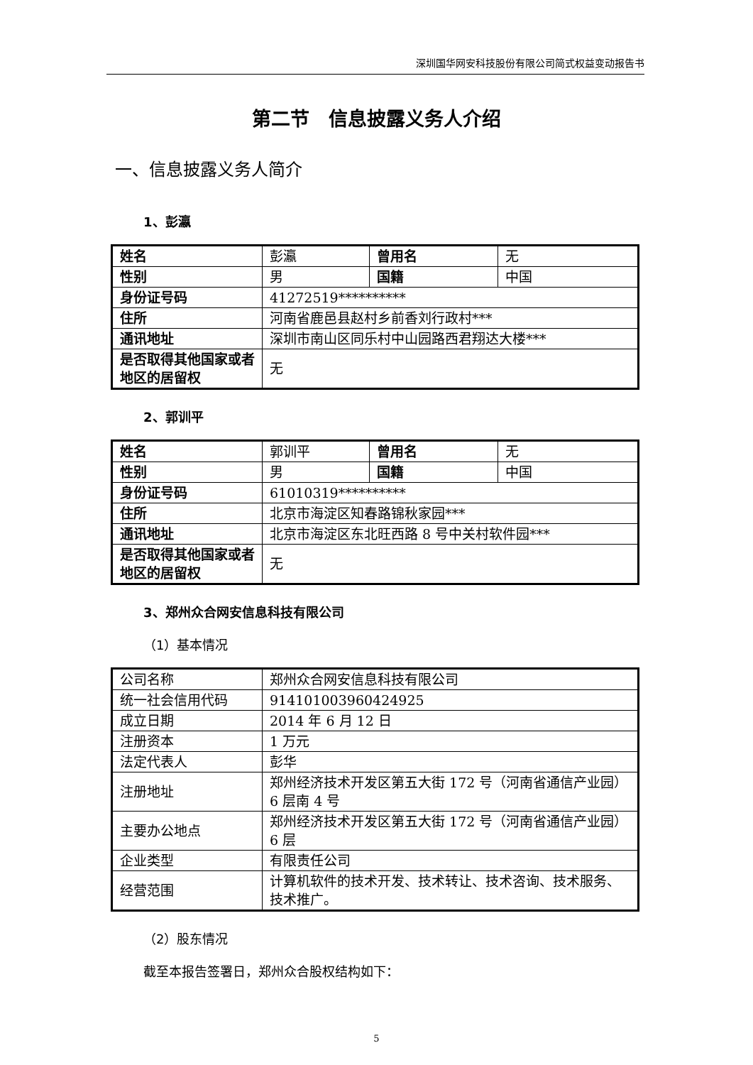深圳国华网安科技股份有限公司简式权益变动报告书
第二节　信息披露义务人介绍
一、信息披露义务人简介
1、彭瀛
| 姓名 | 彭瀛 | 曾用名 | 无 |
| 性别 | 男 | 国籍 | 中国 |
| 身份证号码 | 41272519********** | | |
| 住所 | 河南省鹿邑县赵村乡前香刘行政村*** | | |
| 通讯地址 | 深圳市南山区同乐村中山园路西君翔达大楼*** | | |
| 是否取得其他国家或者地区的居留权 | 无 | | |
2、郭训平
| 姓名 | 郭训平 | 曾用名 | 无 |
| 性别 | 男 | 国籍 | 中国 |
| 身份证号码 | 61010319********** | | |
| 住所 | 北京市海淀区知春路锦秋家园*** | | |
| 通讯地址 | 北京市海淀区东北旺西路 8 号中关村软件园*** | | |
| 是否取得其他国家或者地区的居留权 | 无 | | |
3、郑州众合网安信息科技有限公司
（1）基本情况
| 公司名称 | 郑州众合网安信息科技有限公司 |
| 统一社会信用代码 | 914101003960424925 |
| 成立日期 | 2014 年 6 月 12 日 |
| 注册资本 | 1 万元 |
| 法定代表人 | 彭华 |
| 注册地址 | 郑州经济技术开发区第五大街 172 号（河南省通信产业园）6 层南 4 号 |
| 主要办公地点 | 郑州经济技术开发区第五大街 172 号（河南省通信产业园）6 层 |
| 企业类型 | 有限责任公司 |
| 经营范围 | 计算机软件的技术开发、技术转让、技术咨询、技术服务、技术推广。 |
（2）股东情况
截至本报告签署日，郑州众合股权结构如下：
5